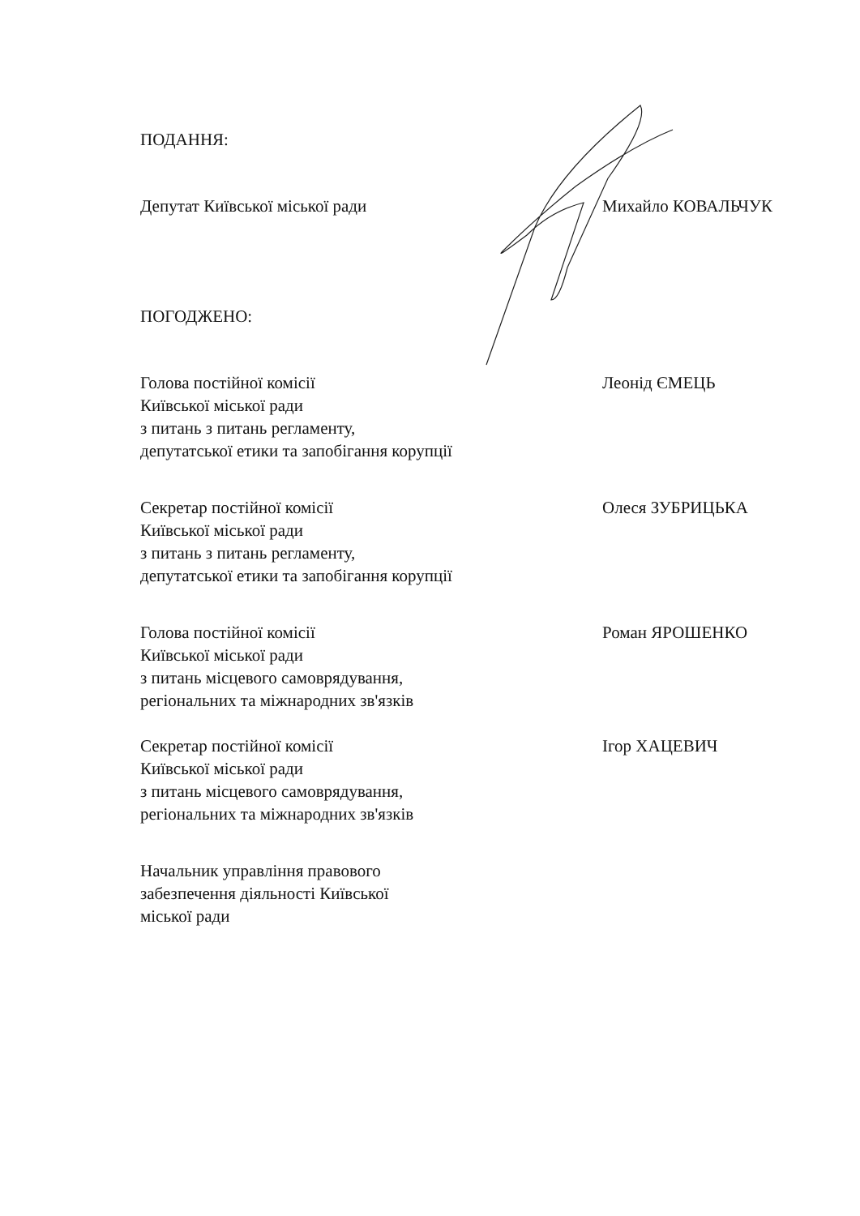ПОДАННЯ:
Депутат Київської міської ради Михайло КОВАЛЬЧУК
ПОГОДЖЕНО:
Голова постійної комісії
Київської міської ради
з питань з питань регламенту,
депутатської етики та запобігання корупції
Леонід ЄМЕЦЬ
Секретар постійної комісії
Київської міської ради
з питань з питань регламенту,
депутатської етики та запобігання корупції
Олеся ЗУБРИЦЬКА
Голова постійної комісії
Київської міської ради
з питань місцевого самоврядування,
регіональних та міжнародних зв'язків
Роман ЯРОШЕНКО
Секретар постійної комісії
Київської міської ради
з питань місцевого самоврядування,
регіональних та міжнародних зв'язків
Ігор ХАЦЕВИЧ
Начальник управління правового
забезпечення діяльності Київської
міської ради